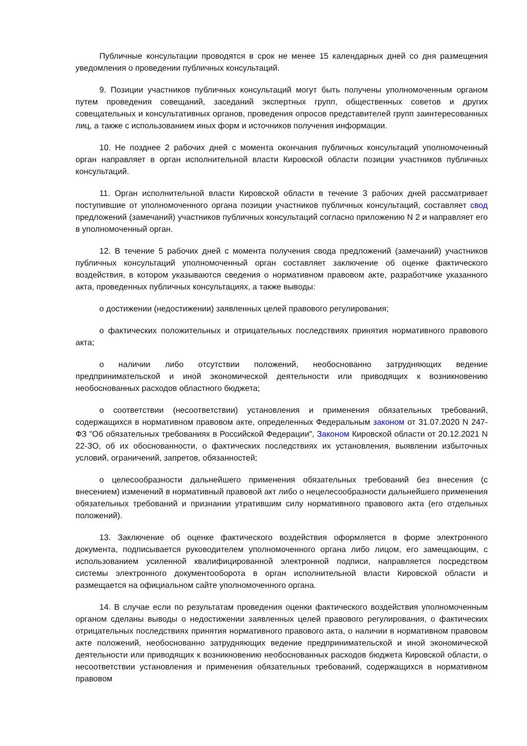Публичные консультации проводятся в срок не менее 15 календарных дней со дня размещения уведомления о проведении публичных консультаций.
9. Позиции участников публичных консультаций могут быть получены уполномоченным органом путем проведения совещаний, заседаний экспертных групп, общественных советов и других совещательных и консультативных органов, проведения опросов представителей групп заинтересованных лиц, а также с использованием иных форм и источников получения информации.
10. Не позднее 2 рабочих дней с момента окончания публичных консультаций уполномоченный орган направляет в орган исполнительной власти Кировской области позиции участников публичных консультаций.
11. Орган исполнительной власти Кировской области в течение 3 рабочих дней рассматривает поступившие от уполномоченного органа позиции участников публичных консультаций, составляет свод предложений (замечаний) участников публичных консультаций согласно приложению N 2 и направляет его в уполномоченный орган.
12. В течение 5 рабочих дней с момента получения свода предложений (замечаний) участников публичных консультаций уполномоченный орган составляет заключение об оценке фактического воздействия, в котором указываются сведения о нормативном правовом акте, разработчике указанного акта, проведенных публичных консультациях, а также выводы:
о достижении (недостижении) заявленных целей правового регулирования;
о фактических положительных и отрицательных последствиях принятия нормативного правового акта;
о наличии либо отсутствии положений, необоснованно затрудняющих ведение предпринимательской и иной экономической деятельности или приводящих к возникновению необоснованных расходов областного бюджета;
о соответствии (несоответствии) установления и применения обязательных требований, содержащихся в нормативном правовом акте, определенных Федеральным законом от 31.07.2020 N 247-ФЗ "Об обязательных требованиях в Российской Федерации", Законом Кировской области от 20.12.2021 N 22-ЗО, об их обоснованности, о фактических последствиях их установления, выявлении избыточных условий, ограничений, запретов, обязанностей;
о целесообразности дальнейшего применения обязательных требований без внесения (с внесением) изменений в нормативный правовой акт либо о нецелесообразности дальнейшего применения обязательных требований и признании утратившим силу нормативного правового акта (его отдельных положений).
13. Заключение об оценке фактического воздействия оформляется в форме электронного документа, подписывается руководителем уполномоченного органа либо лицом, его замещающим, с использованием усиленной квалифицированной электронной подписи, направляется посредством системы электронного документооборота в орган исполнительной власти Кировской области и размещается на официальном сайте уполномоченного органа.
14. В случае если по результатам проведения оценки фактического воздействия уполномоченным органом сделаны выводы о недостижении заявленных целей правового регулирования, о фактических отрицательных последствиях принятия нормативного правового акта, о наличии в нормативном правовом акте положений, необоснованно затрудняющих ведение предпринимательской и иной экономической деятельности или приводящих к возникновению необоснованных расходов бюджета Кировской области, о несоответствии установления и применения обязательных требований, содержащихся в нормативном правовом